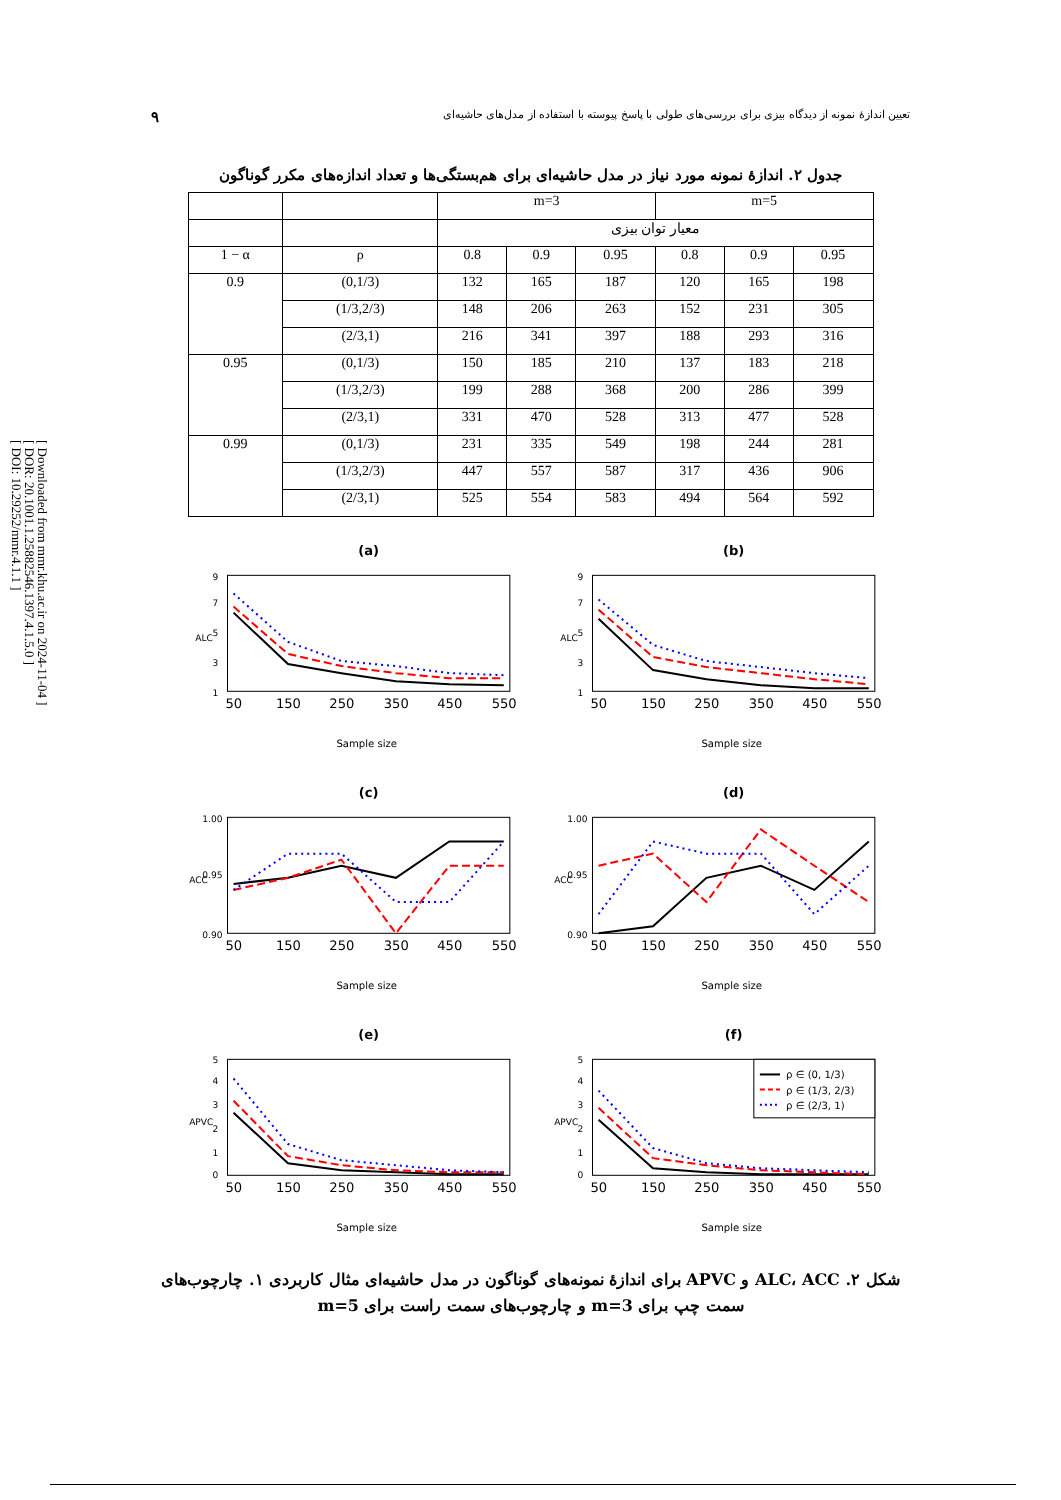[ Downloaded from mmr.khu.ac.ir on 2024-11-04 ]
[ DOR: 20.1001.1.25882546.1397.4.1.5.0 ]
[ DOI: 10.29252/mmr.4.1.1 ]
تعیین اندازهٔ نمونه از دیدگاه بیزی برای بررسی‌های طولی با پاسخ پیوسته با استفاده از مدل‌های حاشیه‌ای ۹
جدول ۲. اندازهٔ نمونه مورد نیاز در مدل حاشیه‌ای برای هم‌بستگی‌ها و تعداد اندازه‌های مکرر گوناگون
| | | m=3 | | | m=5 | | |
| --- | --- | --- | --- | --- | --- | --- | --- |
| | | معیار توان بیزی | | | | | |
| 1 − α | ρ | 0.8 | 0.9 | 0.95 | 0.8 | 0.9 | 0.95 |
| 0.9 | (0,1/3) | 132 | 165 | 187 | 120 | 165 | 198 |
| | (1/3,2/3) | 148 | 206 | 263 | 152 | 231 | 305 |
| | (2/3,1) | 216 | 341 | 397 | 188 | 293 | 316 |
| 0.95 | (0,1/3) | 150 | 185 | 210 | 137 | 183 | 218 |
| | (1/3,2/3) | 199 | 288 | 368 | 200 | 286 | 399 |
| | (2/3,1) | 331 | 470 | 528 | 313 | 477 | 528 |
| 0.99 | (0,1/3) | 231 | 335 | 549 | 198 | 244 | 281 |
| | (1/3,2/3) | 447 | 557 | 587 | 317 | 436 | 906 |
| | (2/3,1) | 525 | 554 | 583 | 494 | 564 | 592 |
(a)
1
3
5
7
9
ALC
50
150
250
350
450
550
Sample size
(b)
1
3
5
7
9
ALC
50
150
250
350
450
550
Sample size
(c)
0.90
0.95
1.00
ACC
50
150
250
350
450
550
Sample size
(d)
0.90
0.95
1.00
ACC
50
150
250
350
450
550
Sample size
(e)
0
1
2
3
4
5
APVC
50
150
250
350
450
550
Sample size
(f)
ρ ∈ (0, 1/3)
ρ ∈ (1/3, 2/3)
ρ ∈ (2/3, 1)
0
1
2
3
4
5
APVC
50
150
250
350
450
550
Sample size
شکل ۲. ALC، ACC و APVC برای اندازهٔ نمونه‌های گوناگون در مدل حاشیه‌ای مثال کاربردی ۱. چارچوب‌های
سمت چپ برای m=3 و چارچوب‌های سمت راست برای m=5